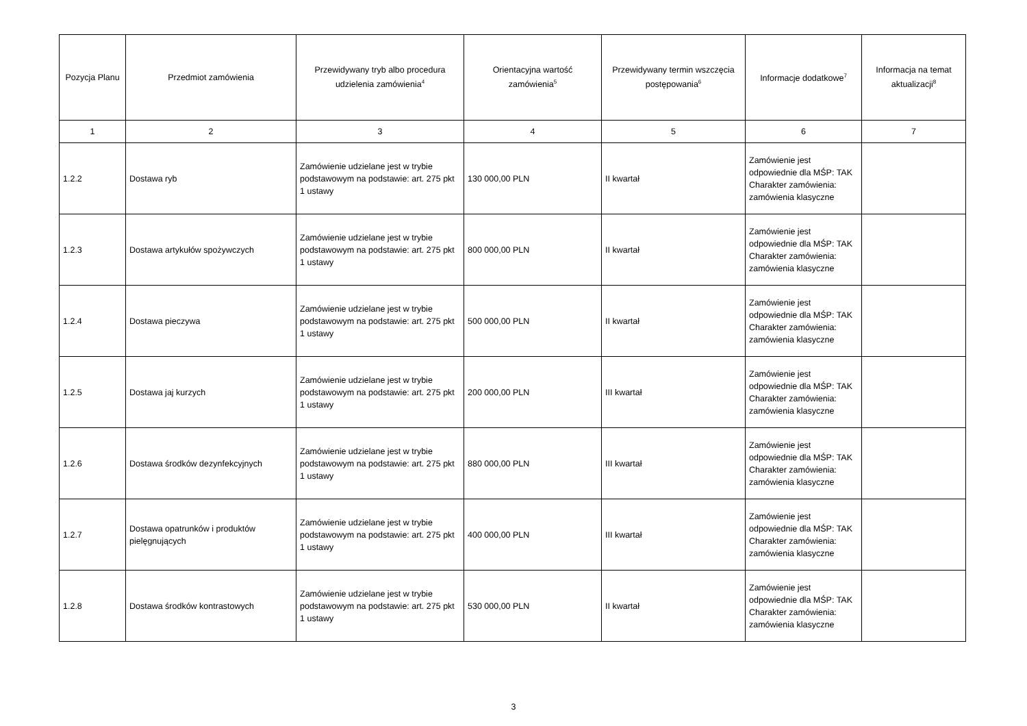| Pozycja Planu | Przedmiot zamówienia | Przewidywany tryb albo procedura udzielenia zamówienia<sup>4</sup> | Orientacyjna wartość zamówienia<sup>5</sup> | Przewidywany termin wszczęcia postępowania<sup>6</sup> | Informacje dodatkowe<sup>7</sup> | Informacja na temat aktualizacji<sup>8</sup> |
| --- | --- | --- | --- | --- | --- | --- |
| 1 | 2 | 3 | 4 | 5 | 6 | 7 |
| 1.2.2 | Dostawa ryb | Zamówienie udzielane jest w trybie podstawowym na podstawie: art. 275 pkt 1 ustawy | 130 000,00 PLN | II kwartał | Zamówienie jest odpowiednie dla MŚP: TAK Charakter zamówienia: zamówienia klasyczne | |
| 1.2.3 | Dostawa artykułów spożywczych | Zamówienie udzielane jest w trybie podstawowym na podstawie: art. 275 pkt 1 ustawy | 800 000,00 PLN | II kwartał | Zamówienie jest odpowiednie dla MŚP: TAK Charakter zamówienia: zamówienia klasyczne | |
| 1.2.4 | Dostawa pieczywa | Zamówienie udzielane jest w trybie podstawowym na podstawie: art. 275 pkt 1 ustawy | 500 000,00 PLN | II kwartał | Zamówienie jest odpowiednie dla MŚP: TAK Charakter zamówienia: zamówienia klasyczne | |
| 1.2.5 | Dostawa jaj kurzych | Zamówienie udzielane jest w trybie podstawowym na podstawie: art. 275 pkt 1 ustawy | 200 000,00 PLN | III kwartał | Zamówienie jest odpowiednie dla MŚP: TAK Charakter zamówienia: zamówienia klasyczne | |
| 1.2.6 | Dostawa środków dezynfekcyjnych | Zamówienie udzielane jest w trybie podstawowym na podstawie: art. 275 pkt 1 ustawy | 880 000,00 PLN | III kwartał | Zamówienie jest odpowiednie dla MŚP: TAK Charakter zamówienia: zamówienia klasyczne | |
| 1.2.7 | Dostawa opatrunków i produktów pielęgnujących | Zamówienie udzielane jest w trybie podstawowym na podstawie: art. 275 pkt 1 ustawy | 400 000,00 PLN | III kwartał | Zamówienie jest odpowiednie dla MŚP: TAK Charakter zamówienia: zamówienia klasyczne | |
| 1.2.8 | Dostawa środków kontrastowych | Zamówienie udzielane jest w trybie podstawowym na podstawie: art. 275 pkt 1 ustawy | 530 000,00 PLN | II kwartał | Zamówienie jest odpowiednie dla MŚP: TAK Charakter zamówienia: zamówienia klasyczne | |
3